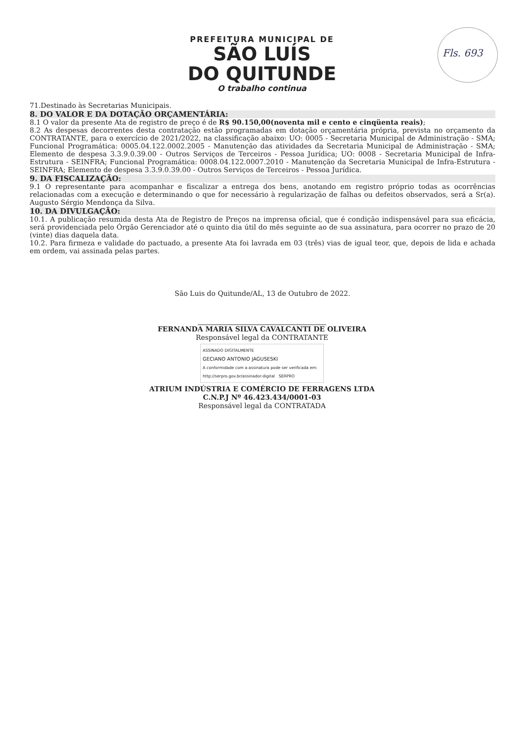Fls. 693
PREFEITURA MUNICIPAL DE
SÃO LUÍS
DO QUITUNDE
O trabalho continua
71.Destinado às Secretarias Municipais.
8. DO VALOR E DA DOTAÇÃO ORÇAMENTÁRIA:
8.1 O valor da presente Ata de registro de preço é de R$ 90.150,00(noventa mil e cento e cinqüenta reais);
8.2 As despesas decorrentes desta contratação estão programadas em dotação orçamentária própria, prevista no orçamento da CONTRATANTE, para o exercício de 2021/2022, na classificação abaixo: UO: 0005 - Secretaria Municipal de Administração - SMA; Funcional Programática: 0005.04.122.0002.2005 - Manutenção das atividades da Secretaria Municipal de Administração - SMA; Elemento de despesa 3.3.9.0.39.00 - Outros Serviços de Terceiros - Pessoa Jurídica; UO: 0008 - Secretaria Municipal de Infra-Estrutura - SEINFRA; Funcional Programática: 0008.04.122.0007.2010 - Manutenção da Secretaria Municipal de Infra-Estrutura - SEINFRA; Elemento de despesa 3.3.9.0.39.00 - Outros Serviços de Terceiros - Pessoa Jurídica.
9. DA FISCALIZAÇÃO:
9.1 O representante para acompanhar e fiscalizar a entrega dos bens, anotando em registro próprio todas as ocorrências relacionadas com a execução e determinando o que for necessário à regularização de falhas ou defeitos observados, será a Sr(a). Augusto Sérgio Mendonça da Silva.
10. DA DIVULGAÇÃO:
10.1. A publicação resumida desta Ata de Registro de Preços na imprensa oficial, que é condição indispensável para sua eficácia, será providenciada pelo Órgão Gerenciador até o quinto dia útil do mês seguinte ao de sua assinatura, para ocorrer no prazo de 20 (vinte) dias daquela data.
10.2. Para firmeza e validade do pactuado, a presente Ata foi lavrada em 03 (três) vias de igual teor, que, depois de lida e achada em ordem, vai assinada pelas partes.
São Luis do Quitunde/AL, 13 de Outubro de 2022.
FERNANDA MARIA SILVA CAVALCANTI DE OLIVEIRA
Responsável legal da CONTRATANTE
ASSINADO DIGITALMENTE
GECIANO ANTONIO JAGUSESKI
A conformidade com a assinatura pode ser verificada em: http://serpro.gov.br/assinador-digital SERPRO
ATRIUM INDÚSTRIA E COMÉRCIO DE FERRAGENS LTDA
C.N.P.J Nº 46.423.434/0001-03
Responsável legal da CONTRATADA